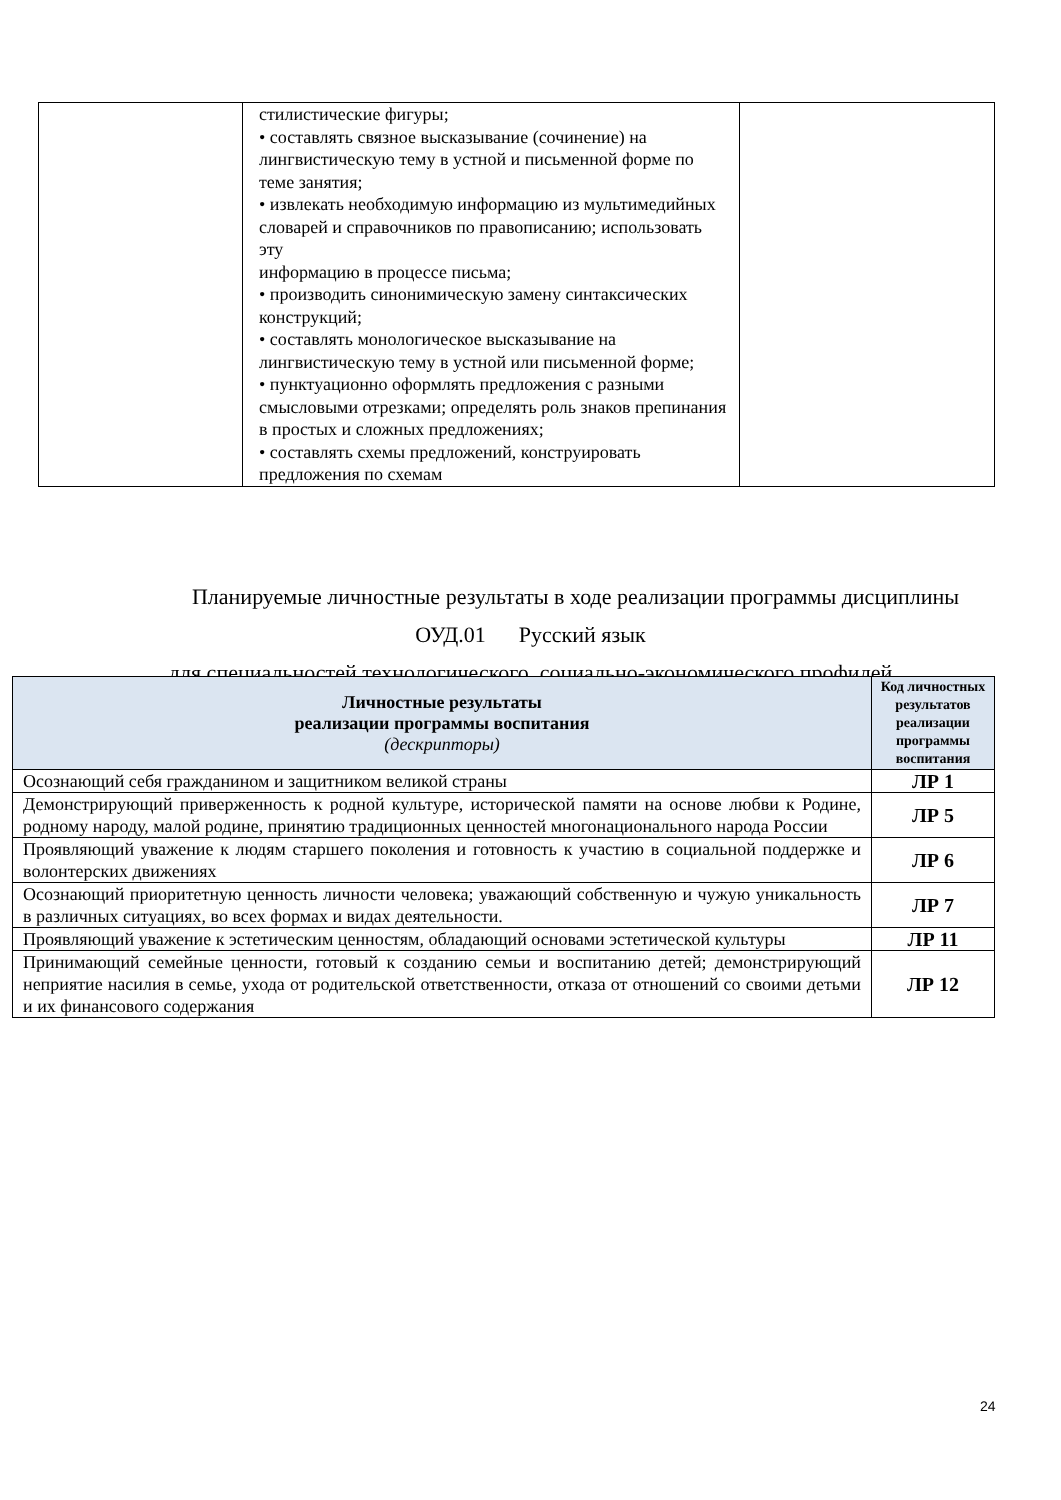| | стилистические фигуры; • составлять связное высказывание (сочинение) на лингвистическую тему в устной и письменной форме по теме занятия; • извлекать необходимую информацию из мультимедийных словарей и справочников по правописанию; использовать эту информацию в процессе письма; • производить синонимическую замену синтаксических конструкций; • составлять монологическое высказывание на лингвистическую тему в устной или письменной форме; • пунктуационно оформлять предложения с разными смысловыми отрезками; определять роль знаков препинания в простых и сложных предложениях; • составлять схемы предложений, конструировать предложения по схемам | |
Планируемые личностные результаты в ходе реализации программы дисциплины
ОУД.01 Русский язык
для специальностей технологического, социально-экономического профилей
| Личностные результаты реализации программы воспитания (дескрипторы) | Код личностных результатов реализации программы воспитания |
| --- | --- |
| Осознающий себя гражданином и защитником великой страны | ЛР 1 |
| Демонстрирующий приверженность к родной культуре, исторической памяти на основе любви к Родине, родному народу, малой родине, принятию традиционных ценностей многонационального народа России | ЛР 5 |
| Проявляющий уважение к людям старшего поколения и готовность к участию в социальной поддержке и волонтерских движениях | ЛР 6 |
| Осознающий приоритетную ценность личности человека; уважающий собственную и чужую уникальность в различных ситуациях, во всех формах и видах деятельности. | ЛР 7 |
| Проявляющий уважение к эстетическим ценностям, обладающий основами эстетической культуры | ЛР 11 |
| Принимающий семейные ценности, готовый к созданию семьи и воспитанию детей; демонстрирующий неприятие насилия в семье, ухода от родительской ответственности, отказа от отношений со своими детьми и их финансового содержания | ЛР 12 |
24